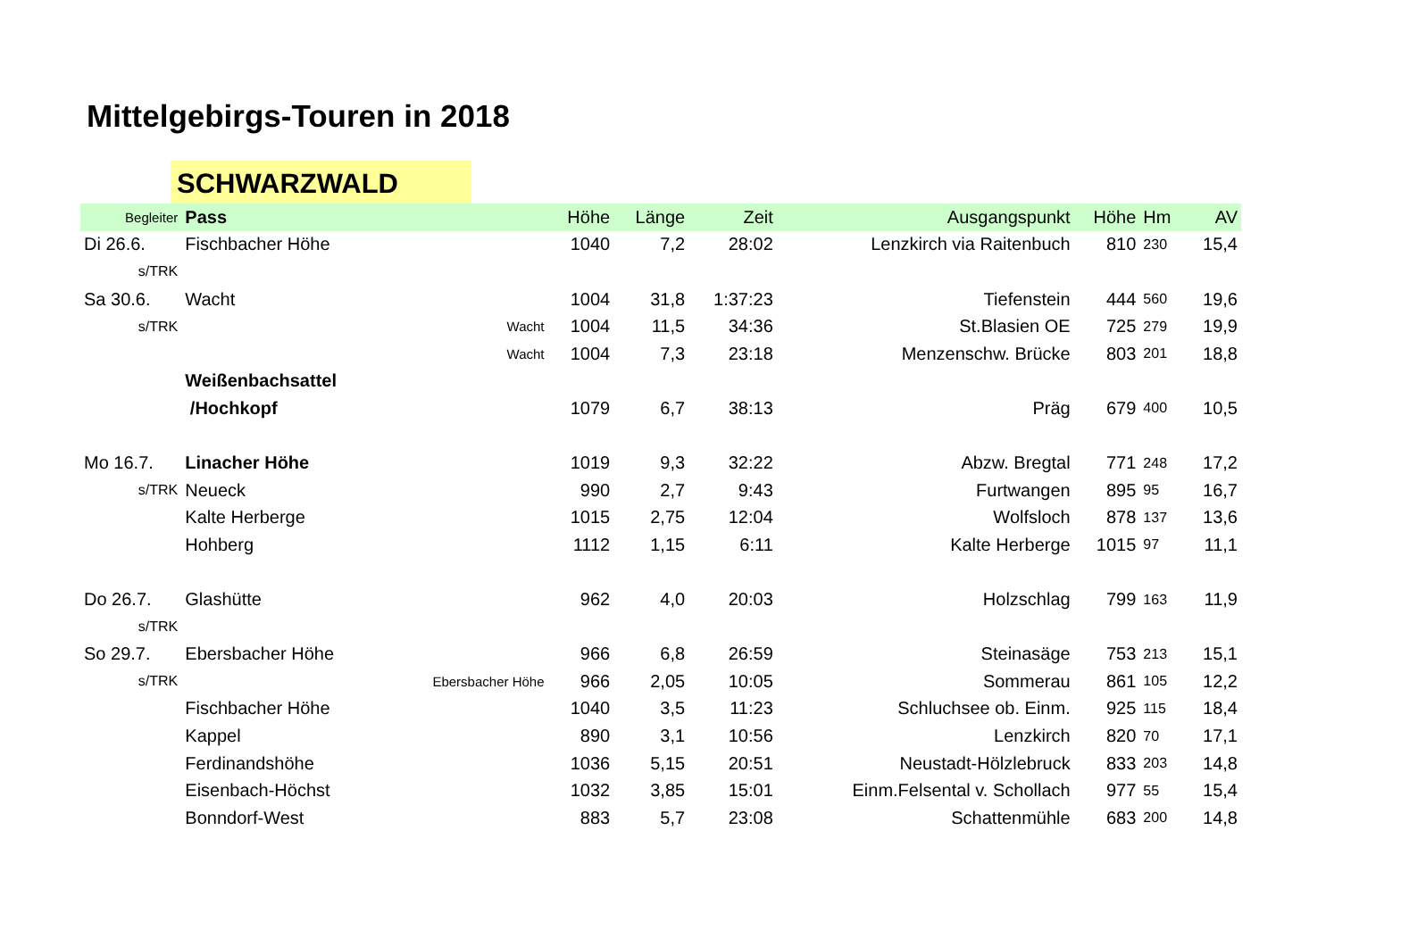Mittelgebirgs-Touren in 2018
SCHWARZWALD
| Begleiter | Pass | | Höhe | Länge | Zeit | Ausgangspunkt | Höhe | Hm | AV |
| --- | --- | --- | --- | --- | --- | --- | --- | --- | --- |
| Di 26.6. | Fischbacher Höhe | | 1040 | 7,2 | 28:02 | Lenzkirch via Raitenbuch | 810 | 230 | 15,4 |
| s/TRK | | | | | | | | | |
| Sa 30.6. | Wacht | | 1004 | 31,8 | 1:37:23 | Tiefenstein | 444 | 560 | 19,6 |
| s/TRK | | Wacht | 1004 | 11,5 | 34:36 | St.Blasien OE | 725 | 279 | 19,9 |
| | | Wacht | 1004 | 7,3 | 23:18 | Menzenschw. Brücke | 803 | 201 | 18,8 |
| | Weißenbachsattel | | | | | | | | |
| | /Hochkopf | | 1079 | 6,7 | 38:13 | Präg | 679 | 400 | 10,5 |
| Mo 16.7. | Linacher Höhe | | 1019 | 9,3 | 32:22 | Abzw. Bregtal | 771 | 248 | 17,2 |
| s/TRK | Neueck | | 990 | 2,7 | 9:43 | Furtwangen | 895 | 95 | 16,7 |
| | Kalte Herberge | | 1015 | 2,75 | 12:04 | Wolfsloch | 878 | 137 | 13,6 |
| | Hohberg | | 1112 | 1,15 | 6:11 | Kalte Herberge | 1015 | 97 | 11,1 |
| Do 26.7. | Glashütte | | 962 | 4,0 | 20:03 | Holzschlag | 799 | 163 | 11,9 |
| s/TRK | | | | | | | | | |
| So 29.7. | Ebersbacher Höhe | | 966 | 6,8 | 26:59 | Steinasäge | 753 | 213 | 15,1 |
| s/TRK | | Ebersbacher Höhe | 966 | 2,05 | 10:05 | Sommerau | 861 | 105 | 12,2 |
| | Fischbacher Höhe | | 1040 | 3,5 | 11:23 | Schluchsee ob. Einm. | 925 | 115 | 18,4 |
| | Kappel | | 890 | 3,1 | 10:56 | Lenzkirch | 820 | 70 | 17,1 |
| | Ferdinandshöhe | | 1036 | 5,15 | 20:51 | Neustadt-Hölzlebruck | 833 | 203 | 14,8 |
| | Eisenbach-Höchst | | 1032 | 3,85 | 15:01 | Einm.Felsental v. Schollach | 977 | 55 | 15,4 |
| | Bonndorf-West | | 883 | 5,7 | 23:08 | Schattenmühle | 683 | 200 | 14,8 |